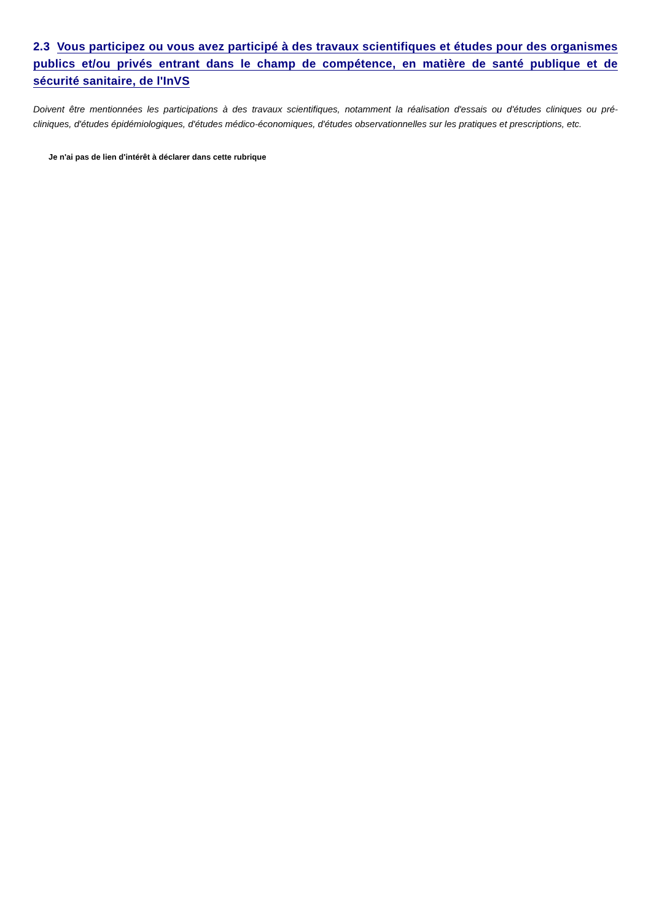2.3 Vous participez ou vous avez participé à des travaux scientifiques et études pour des organismes publics et/ou privés entrant dans le champ de compétence, en matière de santé publique et de sécurité sanitaire, de l'InVS
Doivent être mentionnées les participations à des travaux scientifiques, notamment la réalisation d'essais ou d'études cliniques ou pré-cliniques, d'études épidémiologiques, d'études médico-économiques, d'études observationnelles sur les pratiques et prescriptions, etc.
Je n'ai pas de lien d'intérêt à déclarer dans cette rubrique